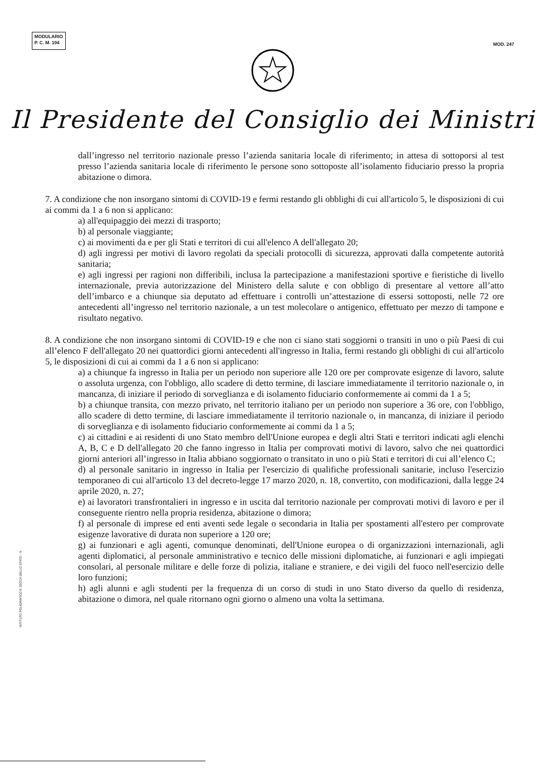MODULARIO
P. C. M. 194
MOD. 247
Il Presidente del Consiglio dei Ministri
dall’ingresso nel territorio nazionale presso l’azienda sanitaria locale di riferimento; in attesa di sottoporsi al test presso l’azienda sanitaria locale di riferimento le persone sono sottoposte all’isolamento fiduciario presso la propria abitazione o dimora.
7. A condizione che non insorgano sintomi di COVID-19 e fermi restando gli obblighi di cui all'articolo 5, le disposizioni di cui ai commi da 1 a 6 non si applicano:
a) all'equipaggio dei mezzi di trasporto;
b) al personale viaggiante;
c) ai movimenti da e per gli Stati e territori di cui all'elenco A dell'allegato 20;
d) agli ingressi per motivi di lavoro regolati da speciali protocolli di sicurezza, approvati dalla competente autorità sanitaria;
e) agli ingressi per ragioni non differibili, inclusa la partecipazione a manifestazioni sportive e fieristiche di livello internazionale, previa autorizzazione del Ministero della salute e con obbligo di presentare al vettore all’atto dell’imbarco e a chiunque sia deputato ad effettuare i controlli un’attestazione di essersi sottoposti, nelle 72 ore antecedenti all’ingresso nel territorio nazionale, a un test molecolare o antigenico, effettuato per mezzo di tampone e risultato negativo.
8. A condizione che non insorgano sintomi di COVID-19 e che non ci siano stati soggiorni o transiti in uno o più Paesi di cui all’elenco F dell'allegato 20 nei quattordici giorni antecedenti all'ingresso in Italia, fermi restando gli obblighi di cui all'articolo 5, le disposizioni di cui ai commi da 1 a 6 non si applicano:
a) a chiunque fa ingresso in Italia per un periodo non superiore alle 120 ore per comprovate esigenze di lavoro, salute o assoluta urgenza, con l'obbligo, allo scadere di detto termine, di lasciare immediatamente il territorio nazionale o, in mancanza, di iniziare il periodo di sorveglianza e di isolamento fiduciario conformemente ai commi da 1 a 5;
b) a chiunque transita, con mezzo privato, nel territorio italiano per un periodo non superiore a 36 ore, con l'obbligo, allo scadere di detto termine, di lasciare immediatamente il territorio nazionale o, in mancanza, di iniziare il periodo di sorveglianza e di isolamento fiduciario conformemente ai commi da 1 a 5;
c) ai cittadini e ai residenti di uno Stato membro dell'Unione europea e degli altri Stati e territori indicati agli elenchi A, B, C e D dell'allegato 20 che fanno ingresso in Italia per comprovati motivi di lavoro, salvo che nei quattordici giorni anteriori all’ingresso in Italia abbiano soggiornato o transitato in uno o più Stati e territori di cui all’elenco C;
d) al personale sanitario in ingresso in Italia per l'esercizio di qualifiche professionali sanitarie, incluso l'esercizio temporaneo di cui all'articolo 13 del decreto-legge 17 marzo 2020, n. 18, convertito, con modificazioni, dalla legge 24 aprile 2020, n. 27;
e) ai lavoratori transfrontalieri in ingresso e in uscita dal territorio nazionale per comprovati motivi di lavoro e per il conseguente rientro nella propria residenza, abitazione o dimora;
f) al personale di imprese ed enti aventi sede legale o secondaria in Italia per spostamenti all'estero per comprovate esigenze lavorative di durata non superiore a 120 ore;
g) ai funzionari e agli agenti, comunque denominati, dell'Unione europea o di organizzazioni internazionali, agli agenti diplomatici, al personale amministrativo e tecnico delle missioni diplomatiche, ai funzionari e agli impiegati consolari, al personale militare e delle forze di polizia, italiane e straniere, e dei vigili del fuoco nell'esercizio delle loro funzioni;
h) agli alunni e agli studenti per la frequenza di un corso di studi in uno Stato diverso da quello di residenza, abitazione o dimora, nel quale ritornano ogni giorno o almeno una volta la settimana.
ISTITUTO POLIGRAFICO E ZECCA DELLO STATO - S.